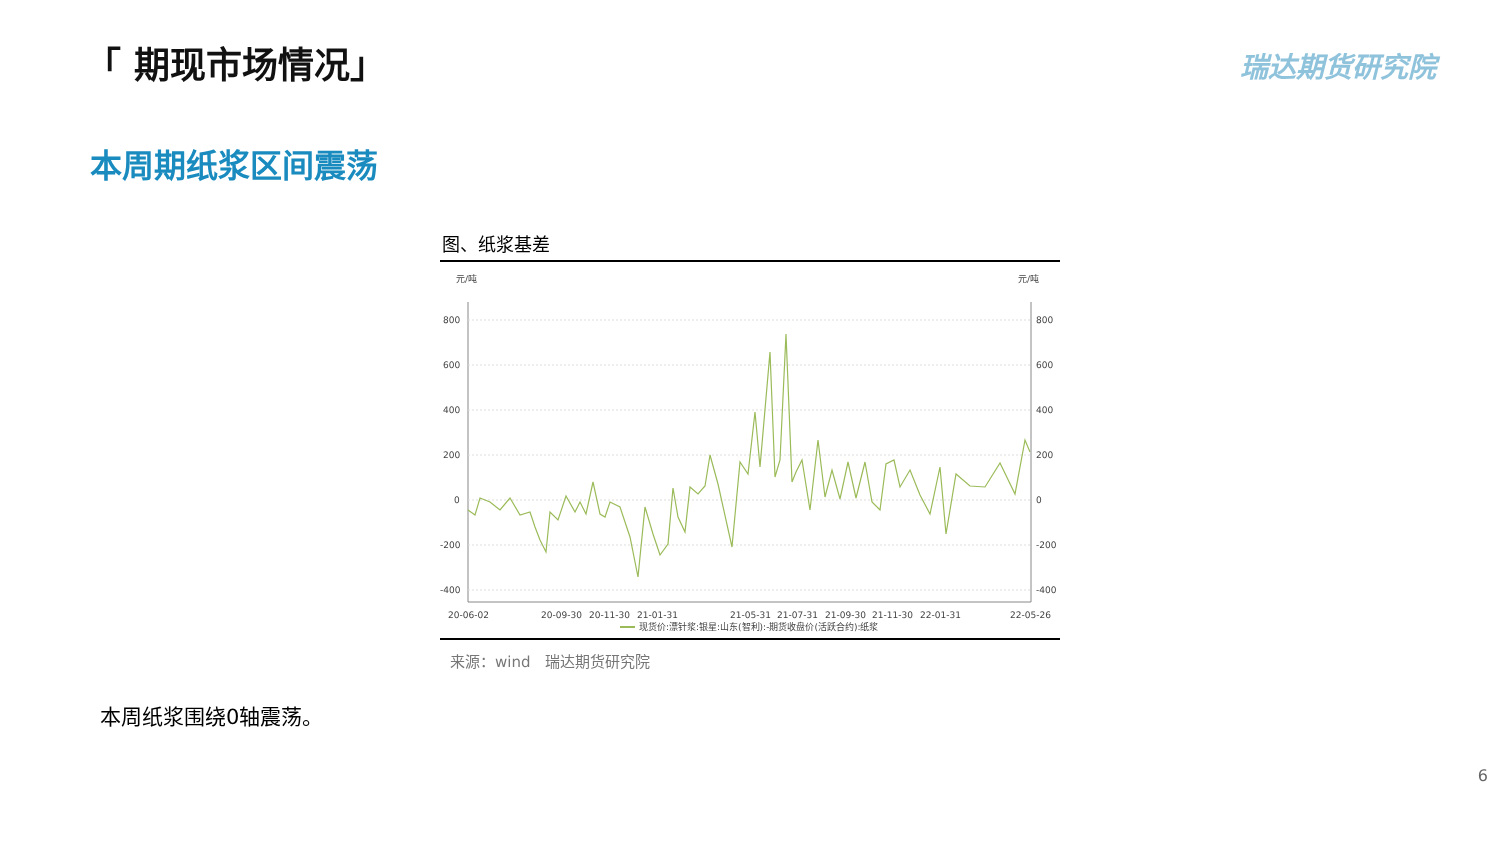「 期现市场情况」 瑞达期货研究院
本周期纸浆区间震荡
图、纸浆基差
元/吨
元/吨
800
600
400
200
0
-200
-400
800
600
400
200
0
-200
-400
20-06-02
20-09-30
20-11-30
21-01-31
21-05-31
21-07-31
21-09-30
21-11-30
22-01-31
22-05-26
现货价:漂针浆:银星:山东(智利):-期货收盘价(活跃合约):纸浆
来源：wind　瑞达期货研究院
本周纸浆围绕0轴震荡。
6